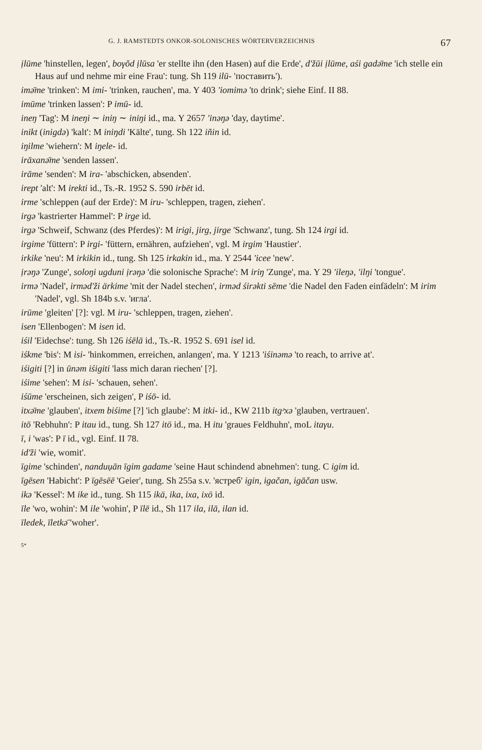G. J. RAMSTEDTS ONKOR-SOLONISCHES WÖRTERVERZEICHNIS 67
ịlūme 'hinstellen, legen', boγŏd ịlūsa 'er stellte ihn (den Hasen) auf die Erde', d'žūi ịlūme, aśi gadə̄me 'ich stelle ein Haus auf und nehme mir eine Frau': tung. Sh 119 ilū- 'поставить').
imə̄me 'trinken': M imi- 'trinken, rauchen', ma. Y 403 'iomimə 'to drink'; siehe Einf. II 88.
imūme 'trinken lassen': P imū- id.
ineŋ 'Tag': M ineŋi ∼ iniŋ ∼ iniŋi id., ma. Y 2657 'inəŋə 'day, daytime'.
inikt (inigdə) 'kalt': M iniŋdi 'Kälte', tung. Sh 122 iñin id.
iŋilme 'wiehern': M iŋele- id.
irāxanə̄me 'senden lassen'.
irāme 'senden': M ira- 'abschicken, absenden'.
irept 'alt': M irekti id., Ts.-R. 1952 S. 590 irbēt id.
irme 'schleppen (auf der Erde)': M iru- 'schleppen, tragen, ziehen'.
irgə 'kastrierter Hammel': P irge id.
irgə 'Schweif, Schwanz (des Pferdes)': M irigi, jirg, jirge 'Schwanz', tung. Sh 124 irgi id.
irgime 'füttern': P irgi- 'füttern, ernähren, aufziehen', vgl. M irgim 'Haustier'.
irkike 'neu': M irkikin id., tung. Sh 125 irkakin id., ma. Y 2544 'icee 'new'.
ịrəŋə 'Zunge', soloŋi ugduni ịrəŋə 'die solonische Sprache': M iriŋ 'Zunge', ma. Y 29 'ileŋə, 'ilŋi 'tongue'.
irmə 'Nadel', irməd'ži ärkime 'mit der Nadel stechen', irməd śirəkti sēme 'die Nadel den Faden einfädeln': M irim 'Nadel', vgl. Sh 184b s.v. 'игла'.
irūme 'gleiten' [?]: vgl. M iru- 'schleppen, tragen, ziehen'.
isen 'Ellenbogen': M isen id.
iśil 'Eidechse': tung. Sh 126 iśēlā id., Ts.-R. 1952 S. 691 isel id.
iśkme 'bis': M isi- 'hinkommen, erreichen, anlangen', ma. Y 1213 'iśinəmə 'to reach, to arrive at'.
iśigiti [?] in ūnəm iśigiti 'lass mich daran riechen' [?].
iśime 'sehen': M isi- 'schauen, sehen'.
iśūme 'erscheinen, sich zeigen', P iśō- id.
itxə̄me 'glauben', itxem biśime [?] 'ich glaube': M itki- id., KW 211b itgᵊxə 'glauben, vertrauen'.
itō 'Rebhuhn': P itau id., tung. Sh 127 itö id., ma. H itu 'graues Feldhuhn', moL itaγu.
ī, i 'was': P ī id., vgl. Einf. II 78.
id'ži 'wie, womit'.
īgime 'schinden', nanduụān īgim gadame 'seine Haut schindend abnehmen': tung. C igim id.
īgēsen 'Habicht': P īgēsēē 'Geier', tung. Sh 255a s.v. 'ястреб' igin, igačan, igāčan usw.
ikə 'Kessel': M ike id., tung. Sh 115 ikä, ika, ixa, ixö id.
īle 'wo, wohin': M ile 'wohin', P īlē id., Sh 117 ila, ilā, ilan id.
īledek, īletkə̄ 'woher'.
5*